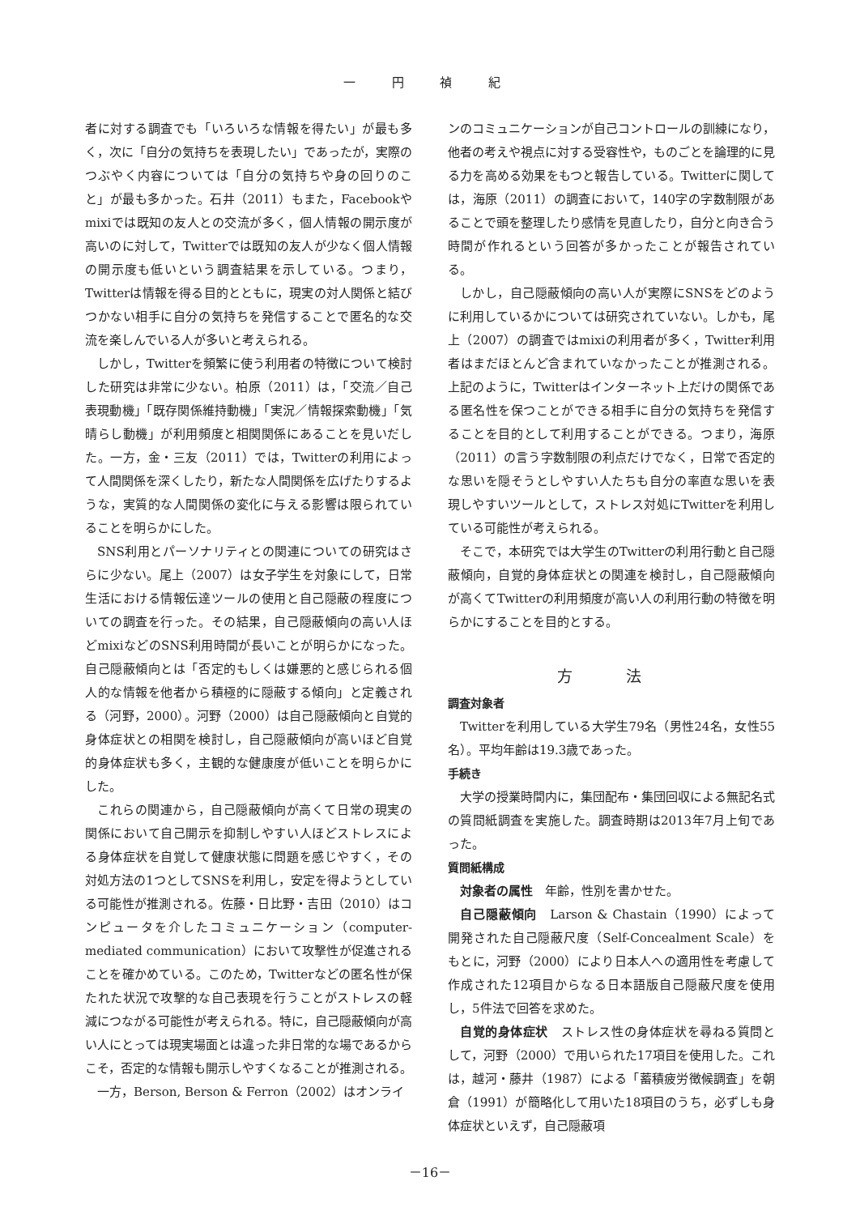一 円 禎 紀
者に対する調査でも「いろいろな情報を得たい」が最も多く，次に「自分の気持ちを表現したい」であったが，実際のつぶやく内容については「自分の気持ちや身の回りのこと」が最も多かった。石井（2011）もまた，Facebookやmixiでは既知の友人との交流が多く，個人情報の開示度が高いのに対して，Twitterでは既知の友人が少なく個人情報の開示度も低いという調査結果を示している。つまり，Twitterは情報を得る目的とともに，現実の対人関係と結びつかない相手に自分の気持ちを発信することで匿名的な交流を楽しんでいる人が多いと考えられる。
しかし，Twitterを頻繁に使う利用者の特徴について検討した研究は非常に少ない。柏原（2011）は，「交流／自己表現動機」「既存関係維持動機」「実況／情報探索動機」「気晴らし動機」が利用頻度と相関関係にあることを見いだした。一方，金・三友（2011）では，Twitterの利用によって人間関係を深くしたり，新たな人間関係を広げたりするような，実質的な人間関係の変化に与える影響は限られていることを明らかにした。
SNS利用とパーソナリティとの関連についての研究はさらに少ない。尾上（2007）は女子学生を対象にして，日常生活における情報伝達ツールの使用と自己隠蔽の程度についての調査を行った。その結果，自己隠蔽傾向の高い人ほどmixiなどのSNS利用時間が長いことが明らかになった。自己隠蔽傾向とは「否定的もしくは嫌悪的と感じられる個人的な情報を他者から積極的に隠蔽する傾向」と定義される（河野，2000）。河野（2000）は自己隠蔽傾向と自覚的身体症状との相関を検討し，自己隠蔽傾向が高いほど自覚的身体症状も多く，主観的な健康度が低いことを明らかにした。
これらの関連から，自己隠蔽傾向が高くて日常の現実の関係において自己開示を抑制しやすい人ほどストレスによる身体症状を自覚して健康状態に問題を感じやすく，その対処方法の1つとしてSNSを利用し，安定を得ようとしている可能性が推測される。佐藤・日比野・吉田（2010）はコンピュータを介したコミュニケーション（computer-mediated communication）において攻撃性が促進されることを確かめている。このため，Twitterなどの匿名性が保たれた状況で攻撃的な自己表現を行うことがストレスの軽減につながる可能性が考えられる。特に，自己隠蔽傾向が高い人にとっては現実場面とは違った非日常的な場であるからこそ，否定的な情報も開示しやすくなることが推測される。
一方，Berson, Berson & Ferron（2002）はオンライ
ンのコミュニケーションが自己コントロールの訓練になり，他者の考えや視点に対する受容性や，ものごとを論理的に見る力を高める効果をもつと報告している。Twitterに関しては，海原（2011）の調査において，140字の字数制限があることで頭を整理したり感情を見直したり，自分と向き合う時間が作れるという回答が多かったことが報告されている。
しかし，自己隠蔽傾向の高い人が実際にSNSをどのように利用しているかについては研究されていない。しかも，尾上（2007）の調査ではmixiの利用者が多く，Twitter利用者はまだほとんど含まれていなかったことが推測される。上記のように，Twitterはインターネット上だけの関係である匿名性を保つことができる相手に自分の気持ちを発信することを目的として利用することができる。つまり，海原（2011）の言う字数制限の利点だけでなく，日常で否定的な思いを隠そうとしやすい人たちも自分の率直な思いを表現しやすいツールとして，ストレス対処にTwitterを利用している可能性が考えられる。
そこで，本研究では大学生のTwitterの利用行動と自己隠蔽傾向，自覚的身体症状との関連を検討し，自己隠蔽傾向が高くてTwitterの利用頻度が高い人の利用行動の特徴を明らかにすることを目的とする。
方 法
調査対象者
Twitterを利用している大学生79名（男性24名，女性55名）。平均年齢は19.3歳であった。
手続き
大学の授業時間内に，集団配布・集団回収による無記名式の質問紙調査を実施した。調査時期は2013年7月上旬であった。
質問紙構成
対象者の属性　年齢，性別を書かせた。
自己隠蔽傾向　Larson & Chastain（1990）によって開発された自己隠蔽尺度（Self-Concealment Scale）をもとに，河野（2000）により日本人への適用性を考慮して作成された12項目からなる日本語版自己隠蔽尺度を使用し，5件法で回答を求めた。
自覚的身体症状　ストレス性の身体症状を尋ねる質問として，河野（2000）で用いられた17項目を使用した。これは，越河・藤井（1987）による「蓄積疲労徴候調査」を朝倉（1991）が簡略化して用いた18項目のうち，必ずしも身体症状といえず，自己隠蔽項
－16－